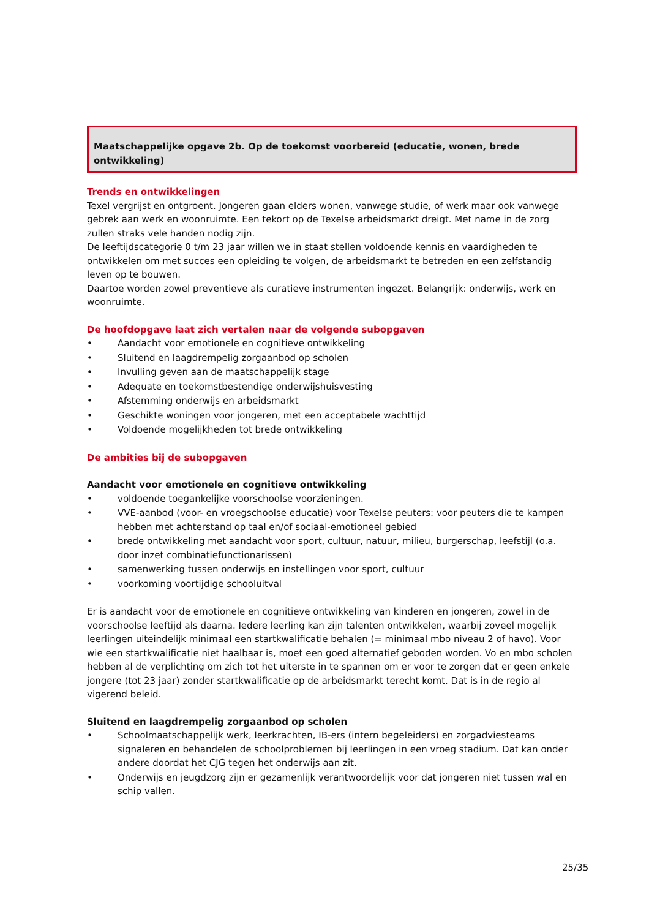Maatschappelijke opgave 2b. Op de toekomst voorbereid (educatie, wonen, brede ontwikkeling)
Trends en ontwikkelingen
Texel vergrijst en ontgroent. Jongeren gaan elders wonen, vanwege studie, of werk maar ook vanwege gebrek aan werk en woonruimte. Een tekort op de Texelse arbeidsmarkt dreigt. Met name in de zorg zullen straks vele handen nodig zijn.
De leeftijdscategorie 0 t/m 23 jaar willen we in staat stellen voldoende kennis en vaardigheden te ontwikkelen om met succes een opleiding te volgen, de arbeidsmarkt te betreden en een zelfstandig leven op te bouwen.
Daartoe worden zowel preventieve als curatieve instrumenten ingezet. Belangrijk: onderwijs, werk en woonruimte.
De hoofdopgave laat zich vertalen naar de volgende subopgaven
• Aandacht voor emotionele en cognitieve ontwikkeling
• Sluitend en laagdrempelig zorgaanbod op scholen
• Invulling geven aan de maatschappelijk stage
• Adequate en toekomstbestendige onderwijshuisvesting
• Afstemming onderwijs en arbeidsmarkt
• Geschikte woningen voor jongeren, met een acceptabele wachttijd
• Voldoende mogelijkheden tot brede ontwikkeling
De ambities bij de subopgaven
Aandacht voor emotionele en cognitieve ontwikkeling
• voldoende toegankelijke voorschoolse voorzieningen.
• VVE-aanbod (voor- en vroegschoolse educatie) voor Texelse peuters: voor peuters die te kampen hebben met achterstand op taal en/of sociaal-emotioneel gebied
• brede ontwikkeling met aandacht voor sport, cultuur, natuur, milieu, burgerschap, leefstijl (o.a. door inzet combinatiefunctionarissen)
• samenwerking tussen onderwijs en instellingen voor sport, cultuur
• voorkoming voortijdige schooluitval
Er is aandacht voor de emotionele en cognitieve ontwikkeling van kinderen en jongeren, zowel in de voorschoolse leeftijd als daarna. Iedere leerling kan zijn talenten ontwikkelen, waarbij zoveel mogelijk leerlingen uiteindelijk minimaal een startkwalificatie behalen (= minimaal mbo niveau 2 of havo). Voor wie een startkwalificatie niet haalbaar is, moet een goed alternatief geboden worden. Vo en mbo scholen hebben al de verplichting om zich tot het uiterste in te spannen om er voor te zorgen dat er geen enkele jongere (tot 23 jaar) zonder startkwalificatie op de arbeidsmarkt terecht komt. Dat is in de regio al vigerend beleid.
Sluitend en laagdrempelig zorgaanbod op scholen
• Schoolmaatschappelijk werk, leerkrachten, IB-ers (intern begeleiders) en zorgadviesteams signaleren en behandelen de schoolproblemen bij leerlingen in een vroeg stadium. Dat kan onder andere doordat het CJG tegen het onderwijs aan zit.
• Onderwijs en jeugdzorg zijn er gezamenlijk verantwoordelijk voor dat jongeren niet tussen wal en schip vallen.
25/35